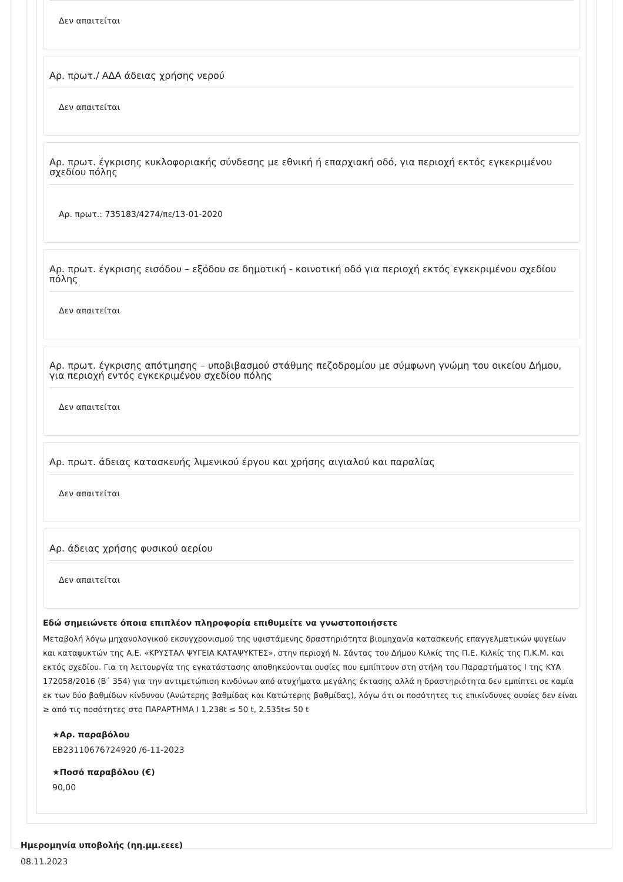Δεν απαιτείται
Αρ. πρωτ./ ΑΔΑ άδειας χρήσης νερού
Δεν απαιτείται
Αρ. πρωτ. έγκρισης κυκλοφοριακής σύνδεσης με εθνική ή επαρχιακή οδό, για περιοχή εκτός εγκεκριμένου σχεδίου πόλης
Αρ. πρωτ.: 735183/4274/πε/13-01-2020
Αρ. πρωτ. έγκρισης εισόδου – εξόδου σε δημοτική - κοινοτική οδό για περιοχή εκτός εγκεκριμένου σχεδίου πόλης
Δεν απαιτείται
Αρ. πρωτ. έγκρισης απότμησης – υποβιβασμού στάθμης πεζοδρομίου με σύμφωνη γνώμη του οικείου Δήμου, για περιοχή εντός εγκεκριμένου σχεδίου πόλης
Δεν απαιτείται
Αρ. πρωτ. άδειας κατασκευής λιμενικού έργου και χρήσης αιγιαλού και παραλίας
Δεν απαιτείται
Αρ. άδειας χρήσης φυσικού αερίου
Δεν απαιτείται
Εδώ σημειώνετε όποια επιπλέον πληροφορία επιθυμείτε να γνωστοποιήσετε
Μεταβολή λόγω μηχανολογικού εκσυγχρονισμού της υφιστάμενης δραστηριότητα βιομηχανία κατασκευής επαγγελματικών ψυγείων και καταψυκτών της Α.Ε. «ΚΡΥΣΤΑΛ ΨΥΓΕΙΑ ΚΑΤΑΨΥΚΤΕΣ», στην περιοχή Ν. Σάντας του Δήμου Κιλκίς της Π.Ε. Κιλκίς της Π.Κ.Μ. και εκτός σχεδίου. Για τη λειτουργία της εγκατάστασης αποθηκεύονται ουσίες που εμπίπτουν στη στήλη του Παραρτήματος Ι της ΚΥΑ 172058/2016 (Β΄ 354) για την αντιμετώπιση κινδύνων από ατυχήματα μεγάλης έκτασης αλλά η δραστηριότητα δεν εμπίπτει σε καμία εκ των δύο βαθμίδων κίνδυνου (Ανώτερης βαθμίδας και Κατώτερης βαθμίδας), λόγω ότι οι ποσότητες τις επικίνδυνες ουσίες δεν είναι ≥ από τις ποσότητες στο ΠΑΡΑΡΤΗΜΑ Ι 1.238t ≤ 50 t, 2.535t≤ 50 t
★Αρ. παραβόλου
ΕΒ23110676724920 /6-11-2023
★Ποσό παραβόλου (€)
90,00
Ημερομηνία υποβολής (ηη.μμ.εεεε)
08.11.2023